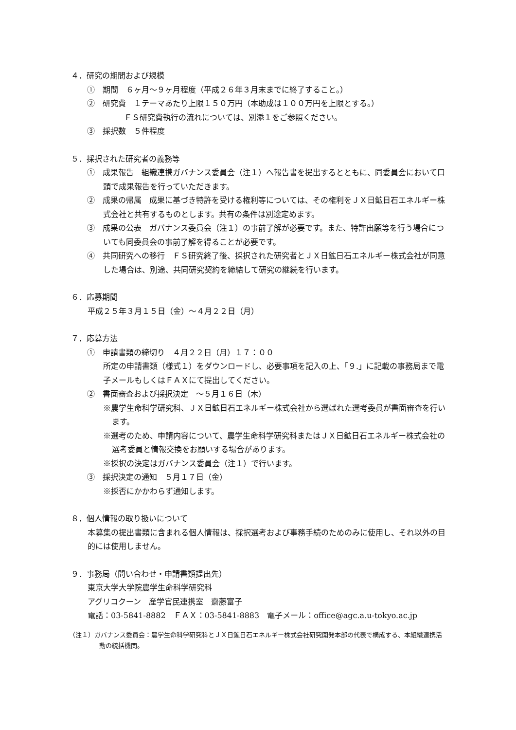４．研究の期間および規模
①　期間　６ヶ月～９ヶ月程度（平成２６年３月末までに終了すること。）
②　研究費　１テーマあたり上限１５０万円（本助成は１００万円を上限とする。）
ＦＳ研究費執行の流れについては、別添１をご参照ください。
③　採択数　５件程度
５．採択された研究者の義務等
①　成果報告　組織連携ガバナンス委員会（注１）へ報告書を提出するとともに、同委員会において口頭で成果報告を行っていただきます。
②　成果の帰属　成果に基づき特許を受ける権利等については、その権利をＪＸ日鉱日石エネルギー株式会社と共有するものとします。共有の条件は別途定めます。
③　成果の公表　ガバナンス委員会（注１）の事前了解が必要です。また、特許出願等を行う場合についても同委員会の事前了解を得ることが必要です。
④　共同研究への移行　ＦＳ研究終了後、採択された研究者とＪＸ日鉱日石エネルギー株式会社が同意した場合は、別途、共同研究契約を締結して研究の継続を行います。
６．応募期間
平成２５年３月１５日（金）～４月２２日（月）
７．応募方法
①　申請書類の締切り　４月２２日（月）１７：００
所定の申請書類（様式１）をダウンロードし、必要事項を記入の上、「９.」に記載の事務局まで電子メールもしくはＦＡＸにて提出してください。
②　書面審査および採択決定　～５月１６日（木）
※農学生命科学研究科、ＪＸ日鉱日石エネルギー株式会社から選ばれた選考委員が書面審査を行います。
※選考のため、申請内容について、農学生命科学研究科またはＪＸ日鉱日石エネルギー株式会社の選考委員と情報交換をお願いする場合があります。
※採択の決定はガバナンス委員会（注１）で行います。
③　採択決定の通知　５月１７日（金）
※採否にかかわらず通知します。
８．個人情報の取り扱いについて
本募集の提出書類に含まれる個人情報は、採択選考および事務手続のためのみに使用し、それ以外の目的には使用しません。
９．事務局（問い合わせ・申請書類提出先）
東京大学大学院農学生命科学研究科
アグリコクーン　産学官民連携室　齋藤富子
電話：03-5841-8882　ＦＡＸ：03-5841-8883　電子メール：office@agc.a.u-tokyo.ac.jp
（注１）ガバナンス委員会：農学生命科学研究科とＪＸ日鉱日石エネルギー株式会社研究開発本部の代表で構成する、本組織連携活動の統括機関。